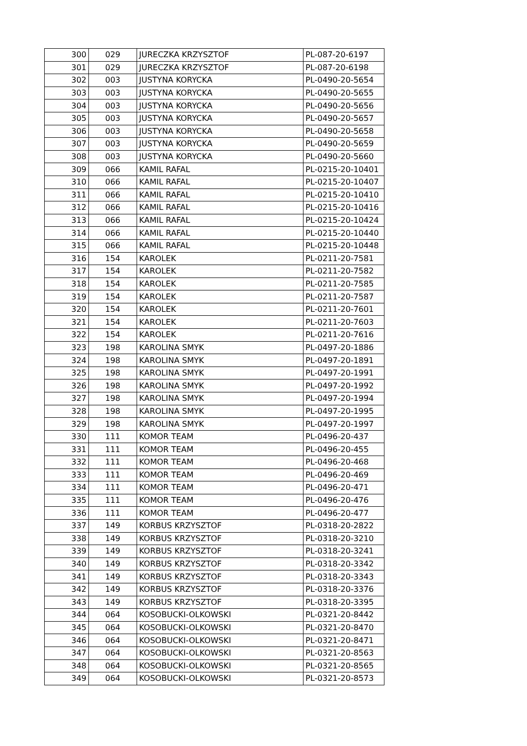| 300 | 029 | JURECZKA KRZYSZTOF | PL-087-20-6197 |
| 301 | 029 | JURECZKA KRZYSZTOF | PL-087-20-6198 |
| 302 | 003 | JUSTYNA KORYCKA | PL-0490-20-5654 |
| 303 | 003 | JUSTYNA KORYCKA | PL-0490-20-5655 |
| 304 | 003 | JUSTYNA KORYCKA | PL-0490-20-5656 |
| 305 | 003 | JUSTYNA KORYCKA | PL-0490-20-5657 |
| 306 | 003 | JUSTYNA KORYCKA | PL-0490-20-5658 |
| 307 | 003 | JUSTYNA KORYCKA | PL-0490-20-5659 |
| 308 | 003 | JUSTYNA KORYCKA | PL-0490-20-5660 |
| 309 | 066 | KAMIL RAFAL | PL-0215-20-10401 |
| 310 | 066 | KAMIL RAFAL | PL-0215-20-10407 |
| 311 | 066 | KAMIL RAFAL | PL-0215-20-10410 |
| 312 | 066 | KAMIL RAFAL | PL-0215-20-10416 |
| 313 | 066 | KAMIL RAFAL | PL-0215-20-10424 |
| 314 | 066 | KAMIL RAFAL | PL-0215-20-10440 |
| 315 | 066 | KAMIL RAFAL | PL-0215-20-10448 |
| 316 | 154 | KAROLEK | PL-0211-20-7581 |
| 317 | 154 | KAROLEK | PL-0211-20-7582 |
| 318 | 154 | KAROLEK | PL-0211-20-7585 |
| 319 | 154 | KAROLEK | PL-0211-20-7587 |
| 320 | 154 | KAROLEK | PL-0211-20-7601 |
| 321 | 154 | KAROLEK | PL-0211-20-7603 |
| 322 | 154 | KAROLEK | PL-0211-20-7616 |
| 323 | 198 | KAROLINA SMYK | PL-0497-20-1886 |
| 324 | 198 | KAROLINA SMYK | PL-0497-20-1891 |
| 325 | 198 | KAROLINA SMYK | PL-0497-20-1991 |
| 326 | 198 | KAROLINA SMYK | PL-0497-20-1992 |
| 327 | 198 | KAROLINA SMYK | PL-0497-20-1994 |
| 328 | 198 | KAROLINA SMYK | PL-0497-20-1995 |
| 329 | 198 | KAROLINA SMYK | PL-0497-20-1997 |
| 330 | 111 | KOMOR TEAM | PL-0496-20-437 |
| 331 | 111 | KOMOR TEAM | PL-0496-20-455 |
| 332 | 111 | KOMOR TEAM | PL-0496-20-468 |
| 333 | 111 | KOMOR TEAM | PL-0496-20-469 |
| 334 | 111 | KOMOR TEAM | PL-0496-20-471 |
| 335 | 111 | KOMOR TEAM | PL-0496-20-476 |
| 336 | 111 | KOMOR TEAM | PL-0496-20-477 |
| 337 | 149 | KORBUS KRZYSZTOF | PL-0318-20-2822 |
| 338 | 149 | KORBUS KRZYSZTOF | PL-0318-20-3210 |
| 339 | 149 | KORBUS KRZYSZTOF | PL-0318-20-3241 |
| 340 | 149 | KORBUS KRZYSZTOF | PL-0318-20-3342 |
| 341 | 149 | KORBUS KRZYSZTOF | PL-0318-20-3343 |
| 342 | 149 | KORBUS KRZYSZTOF | PL-0318-20-3376 |
| 343 | 149 | KORBUS KRZYSZTOF | PL-0318-20-3395 |
| 344 | 064 | KOSOBUCKI-OLKOWSKI | PL-0321-20-8442 |
| 345 | 064 | KOSOBUCKI-OLKOWSKI | PL-0321-20-8470 |
| 346 | 064 | KOSOBUCKI-OLKOWSKI | PL-0321-20-8471 |
| 347 | 064 | KOSOBUCKI-OLKOWSKI | PL-0321-20-8563 |
| 348 | 064 | KOSOBUCKI-OLKOWSKI | PL-0321-20-8565 |
| 349 | 064 | KOSOBUCKI-OLKOWSKI | PL-0321-20-8573 |